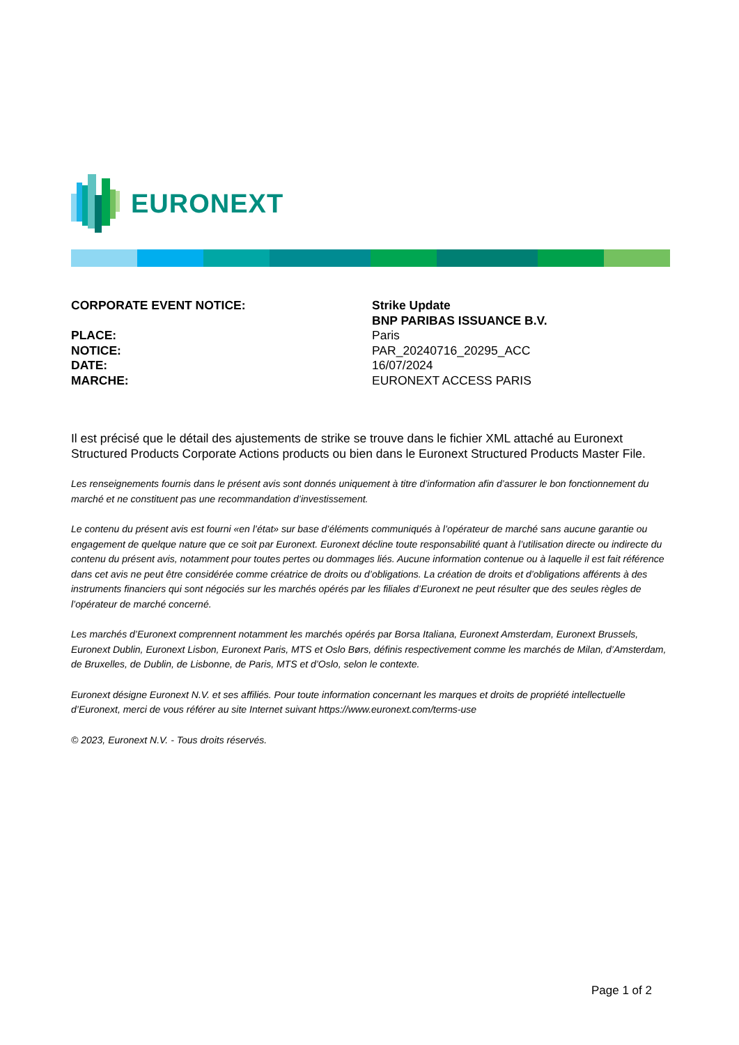EURONEXT
CORPORATE EVENT NOTICE:
Strike Update
BNP PARIBAS ISSUANCE B.V.
PLACE:
Paris
NOTICE:
PAR_20240716_20295_ACC
DATE:
16/07/2024
MARCHE:
EURONEXT ACCESS PARIS
Il est précisé que le détail des ajustements de strike se trouve dans le fichier XML attaché au Euronext Structured Products Corporate Actions products ou bien dans le Euronext Structured Products Master File.
Les renseignements fournis dans le présent avis sont donnés uniquement à titre d’information afin d’assurer le bon fonctionnement du marché et ne constituent pas une recommandation d’investissement.
Le contenu du présent avis est fourni «en l’état» sur base d’éléments communiqués à l’opérateur de marché sans aucune garantie ou engagement de quelque nature que ce soit par Euronext. Euronext décline toute responsabilité quant à l’utilisation directe ou indirecte du contenu du présent avis, notamment pour toutes pertes ou dommages liés. Aucune information contenue ou à laquelle il est fait référence dans cet avis ne peut être considérée comme créatrice de droits ou d’obligations. La création de droits et d’obligations afférents à des instruments financiers qui sont négociés sur les marchés opérés par les filiales d’Euronext ne peut résulter que des seules règles de l’opérateur de marché concerné.
Les marchés d’Euronext comprennent notamment les marchés opérés par Borsa Italiana, Euronext Amsterdam, Euronext Brussels, Euronext Dublin, Euronext Lisbon, Euronext Paris, MTS et Oslo Børs, définis respectivement comme les marchés de Milan, d’Amsterdam, de Bruxelles, de Dublin, de Lisbonne, de Paris, MTS et d’Oslo, selon le contexte.
Euronext désigne Euronext N.V. et ses affiliés. Pour toute information concernant les marques et droits de propriété intellectuelle d’Euronext, merci de vous référer au site Internet suivant https://www.euronext.com/terms-use
© 2023, Euronext N.V. - Tous droits réservés.
Page 1 of 2